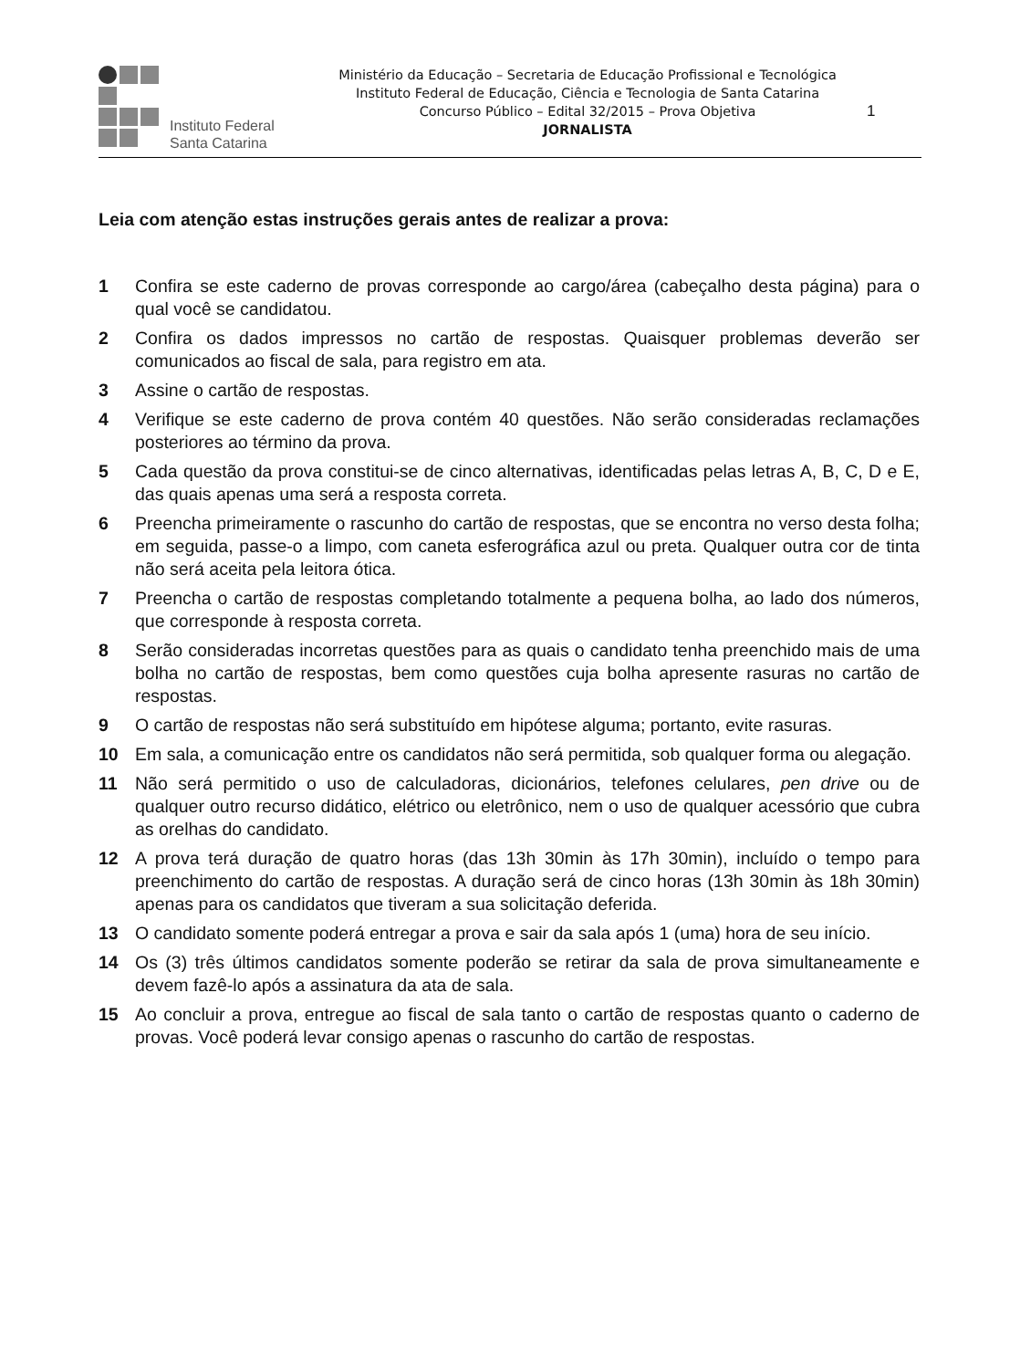Instituto Federal
Santa Catarina
Ministério da Educação – Secretaria de Educação Profissional e Tecnológica
Instituto Federal de Educação, Ciência e Tecnologia de Santa Catarina
Concurso Público – Edital 32/2015 – Prova Objetiva
JORNALISTA
1
Leia com atenção estas instruções gerais antes de realizar a prova:
1 Confira se este caderno de provas corresponde ao cargo/área (cabeçalho desta página) para o qual você se candidatou.
2 Confira os dados impressos no cartão de respostas. Quaisquer problemas deverão ser comunicados ao fiscal de sala, para registro em ata.
3 Assine o cartão de respostas.
4 Verifique se este caderno de prova contém 40 questões. Não serão consideradas reclamações posteriores ao término da prova.
5 Cada questão da prova constitui-se de cinco alternativas, identificadas pelas letras A, B, C, D e E, das quais apenas uma será a resposta correta.
6 Preencha primeiramente o rascunho do cartão de respostas, que se encontra no verso desta folha; em seguida, passe-o a limpo, com caneta esferográfica azul ou preta. Qualquer outra cor de tinta não será aceita pela leitora ótica.
7 Preencha o cartão de respostas completando totalmente a pequena bolha, ao lado dos números, que corresponde à resposta correta.
8 Serão consideradas incorretas questões para as quais o candidato tenha preenchido mais de uma bolha no cartão de respostas, bem como questões cuja bolha apresente rasuras no cartão de respostas.
9 O cartão de respostas não será substituído em hipótese alguma; portanto, evite rasuras.
10 Em sala, a comunicação entre os candidatos não será permitida, sob qualquer forma ou alegação.
11 Não será permitido o uso de calculadoras, dicionários, telefones celulares, pen drive ou de qualquer outro recurso didático, elétrico ou eletrônico, nem o uso de qualquer acessório que cubra as orelhas do candidato.
12 A prova terá duração de quatro horas (das 13h 30min às 17h 30min), incluído o tempo para preenchimento do cartão de respostas. A duração será de cinco horas (13h 30min às 18h 30min) apenas para os candidatos que tiveram a sua solicitação deferida.
13 O candidato somente poderá entregar a prova e sair da sala após 1 (uma) hora de seu início.
14 Os (3) três últimos candidatos somente poderão se retirar da sala de prova simultaneamente e devem fazê-lo após a assinatura da ata de sala.
15 Ao concluir a prova, entregue ao fiscal de sala tanto o cartão de respostas quanto o caderno de provas. Você poderá levar consigo apenas o rascunho do cartão de respostas.